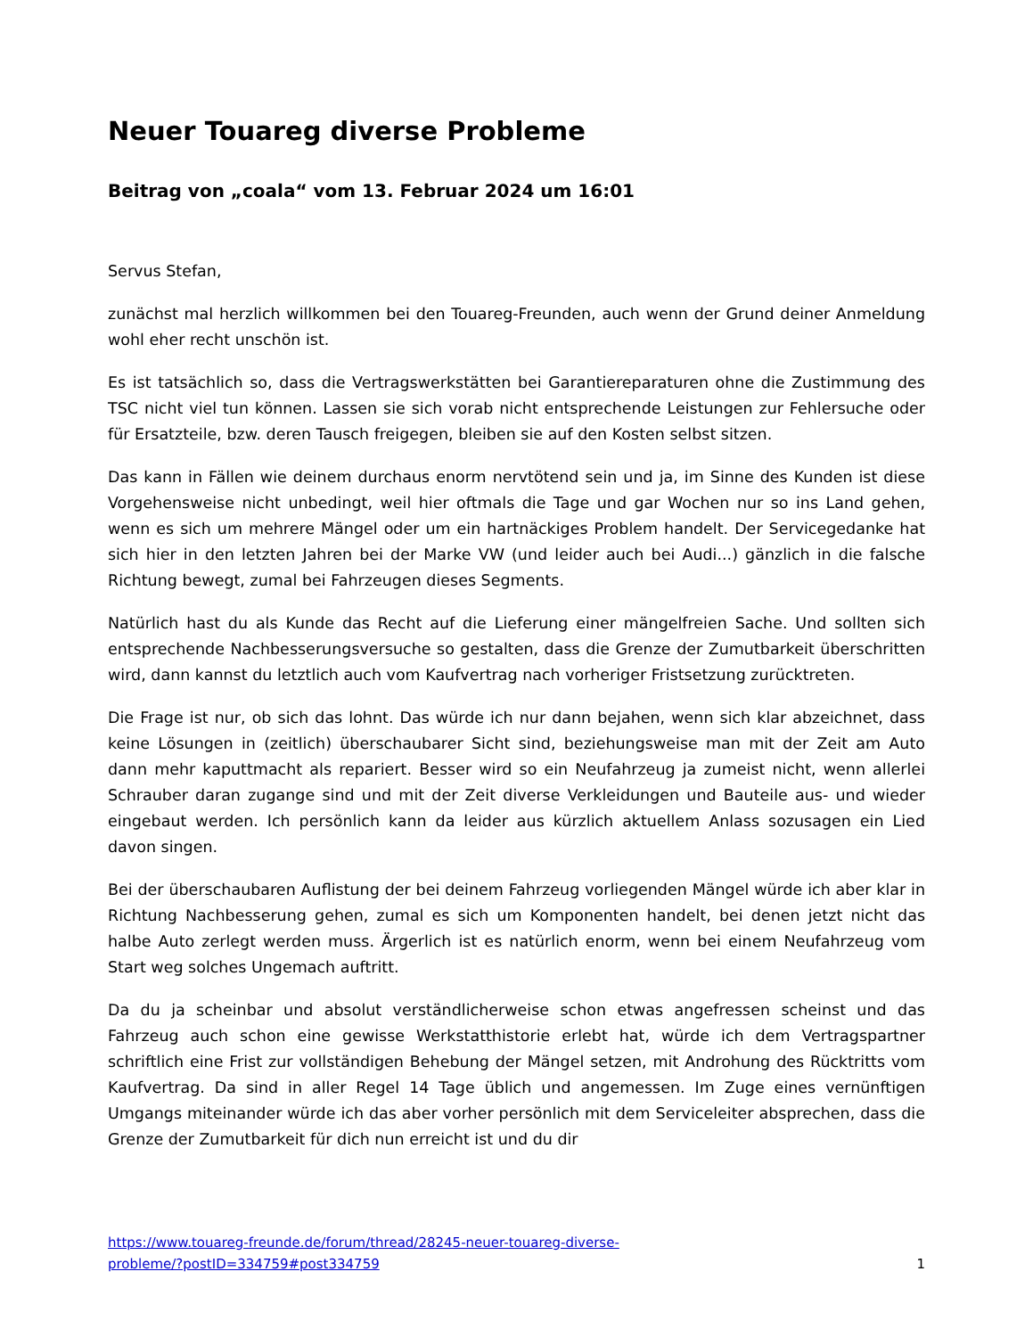Neuer Touareg diverse Probleme
Beitrag von „coala“ vom 13. Februar 2024 um 16:01
Servus Stefan,
zunächst mal herzlich willkommen bei den Touareg-Freunden, auch wenn der Grund deiner Anmeldung wohl eher recht unschön ist.
Es ist tatsächlich so, dass die Vertragswerkstätten bei Garantiereparaturen ohne die Zustimmung des TSC nicht viel tun können. Lassen sie sich vorab nicht entsprechende Leistungen zur Fehlersuche oder für Ersatzteile, bzw. deren Tausch freigegen, bleiben sie auf den Kosten selbst sitzen.
Das kann in Fällen wie deinem durchaus enorm nervtötend sein und ja, im Sinne des Kunden ist diese Vorgehensweise nicht unbedingt, weil hier oftmals die Tage und gar Wochen nur so ins Land gehen, wenn es sich um mehrere Mängel oder um ein hartnäckiges Problem handelt. Der Servicegedanke hat sich hier in den letzten Jahren bei der Marke VW (und leider auch bei Audi...) gänzlich in die falsche Richtung bewegt, zumal bei Fahrzeugen dieses Segments.
Natürlich hast du als Kunde das Recht auf die Lieferung einer mängelfreien Sache. Und sollten sich entsprechende Nachbesserungsversuche so gestalten, dass die Grenze der Zumutbarkeit überschritten wird, dann kannst du letztlich auch vom Kaufvertrag nach vorheriger Fristsetzung zurücktreten.
Die Frage ist nur, ob sich das lohnt. Das würde ich nur dann bejahen, wenn sich klar abzeichnet, dass keine Lösungen in (zeitlich) überschaubarer Sicht sind, beziehungsweise man mit der Zeit am Auto dann mehr kaputtmacht als repariert. Besser wird so ein Neufahrzeug ja zumeist nicht, wenn allerlei Schrauber daran zugange sind und mit der Zeit diverse Verkleidungen und Bauteile aus- und wieder eingebaut werden. Ich persönlich kann da leider aus kürzlich aktuellem Anlass sozusagen ein Lied davon singen.
Bei der überschaubaren Auflistung der bei deinem Fahrzeug vorliegenden Mängel würde ich aber klar in Richtung Nachbesserung gehen, zumal es sich um Komponenten handelt, bei denen jetzt nicht das halbe Auto zerlegt werden muss. Ärgerlich ist es natürlich enorm, wenn bei einem Neufahrzeug vom Start weg solches Ungemach auftritt.
Da du ja scheinbar und absolut verständlicherweise schon etwas angefressen scheinst und das Fahrzeug auch schon eine gewisse Werkstatthistorie erlebt hat, würde ich dem Vertragspartner schriftlich eine Frist zur vollständigen Behebung der Mängel setzen, mit Androhung des Rücktritts vom Kaufvertrag. Da sind in aller Regel 14 Tage üblich und angemessen. Im Zuge eines vernünftigen Umgangs miteinander würde ich das aber vorher persönlich mit dem Serviceleiter absprechen, dass die Grenze der Zumutbarkeit für dich nun erreicht ist und du dir
https://www.touareg-freunde.de/forum/thread/28245-neuer-touareg-diverse-
probleme/?postID=334759#post334759 1